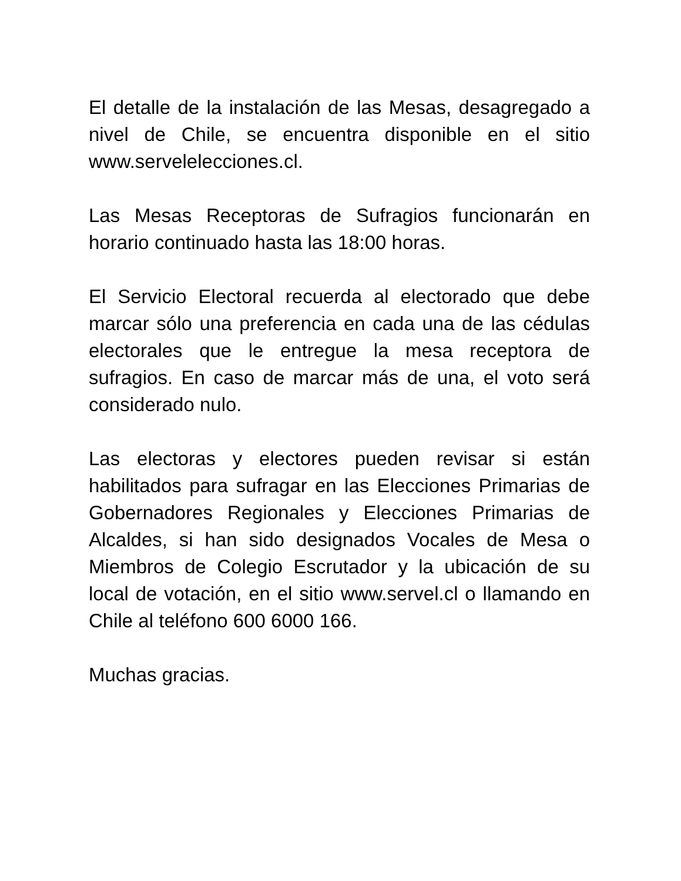El detalle de la instalación de las Mesas, desagregado a nivel de Chile, se encuentra disponible en el sitio www.servelelecciones.cl.
Las Mesas Receptoras de Sufragios funcionarán en horario continuado hasta las 18:00 horas.
El Servicio Electoral recuerda al electorado que debe marcar sólo una preferencia en cada una de las cédulas electorales que le entregue la mesa receptora de sufragios. En caso de marcar más de una, el voto será considerado nulo.
Las electoras y electores pueden revisar si están habilitados para sufragar en las Elecciones Primarias de Gobernadores Regionales y Elecciones Primarias de Alcaldes, si han sido designados Vocales de Mesa o Miembros de Colegio Escrutador y la ubicación de su local de votación, en el sitio www.servel.cl o llamando en Chile al teléfono 600 6000 166.
Muchas gracias.